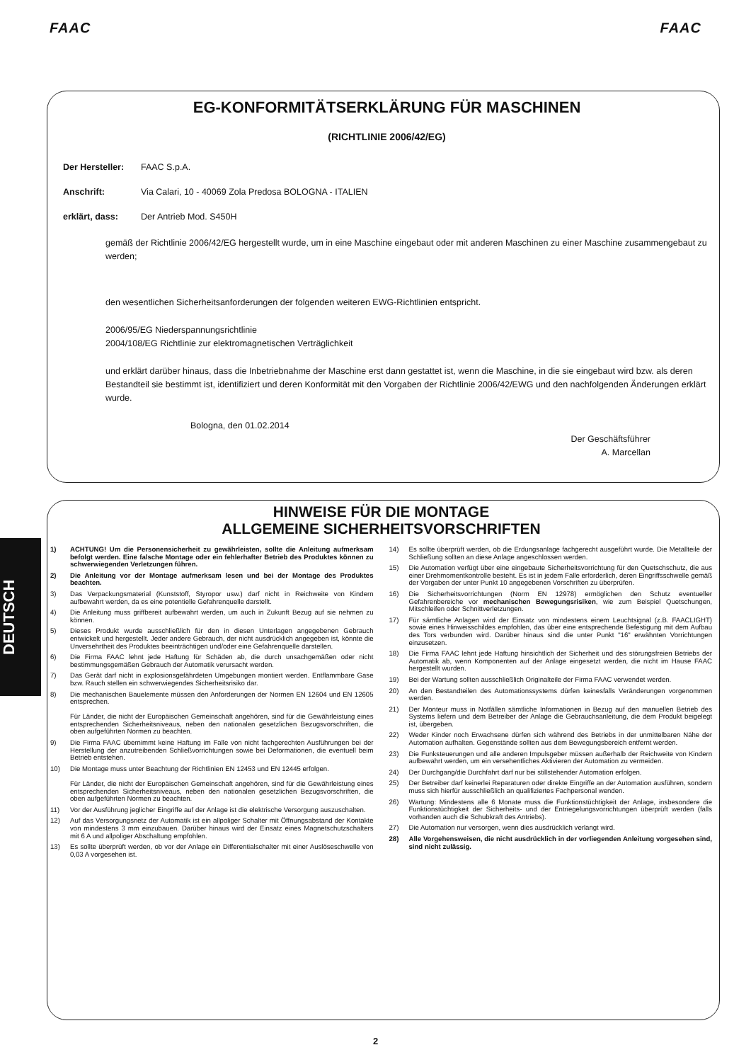FAAC FAAC
EG-KONFORMITÄTSERKLÄRUNG FÜR MASCHINEN
(RICHTLINIE 2006/42/EG)
Der Hersteller: FAAC S.p.A.
Anschrift: Via Calari, 10 - 40069 Zola Predosa BOLOGNA - ITALIEN
erklärt, dass: Der Antrieb Mod. S450H
gemäß der Richtlinie 2006/42/EG hergestellt wurde, um in eine Maschine eingebaut oder mit anderen Maschinen zu einer Maschine zusammengebaut zu werden;
den wesentlichen Sicherheitsanforderungen der folgenden weiteren EWG-Richtlinien entspricht.
2006/95/EG Niederspannungsrichtlinie
2004/108/EG Richtlinie zur elektromagnetischen Verträglichkeit
und erklärt darüber hinaus, dass die Inbetriebnahme der Maschine erst dann gestattet ist, wenn die Maschine, in die sie eingebaut wird bzw. als deren Bestandteil sie bestimmt ist, identifiziert und deren Konformität mit den Vorgaben der Richtlinie 2006/42/EWG und den nachfolgenden Änderungen erklärt wurde.
Bologna, den 01.02.2014
Der Geschäftsführer
A. Marcellan
HINWEISE FÜR DIE MONTAGE
ALLGEMEINE SICHERHEITSVORSCHRIFTEN
1) ACHTUNG! Um die Personensicherheit zu gewährleisten, sollte die Anleitung aufmerksam befolgt werden. Eine falsche Montage oder ein fehlerhafter Betrieb des Produktes können zu schwerwiegenden Verletzungen führen.
2) Die Anleitung vor der Montage aufmerksam lesen und bei der Montage des Produktes beachten.
3) Das Verpackungsmaterial (Kunststoff, Styropor usw.) darf nicht in Reichweite von Kindern aufbewahrt werden, da es eine potentielle Gefahrenquelle darstellt.
4) Die Anleitung muss griffbereit aufbewahrt werden, um auch in Zukunft Bezug auf sie nehmen zu können.
5) Dieses Produkt wurde ausschließlich für den in diesen Unterlagen angegebenen Gebrauch entwickelt und hergestellt. Jeder andere Gebrauch, der nicht ausdrücklich angegeben ist, könnte die Unversehrtheit des Produktes beeinträchtigen und/oder eine Gefahrenquelle darstellen.
6) Die Firma FAAC lehnt jede Haftung für Schäden ab, die durch unsachgemäßen oder nicht bestimmungsgemäßen Gebrauch der Automatik verursacht werden.
7) Das Gerät darf nicht in explosionsgefährdeten Umgebungen montiert werden. Entflammbare Gase bzw. Rauch stellen ein schwerwiegendes Sicherheitsrisiko dar.
8) Die mechanischen Bauelemente müssen den Anforderungen der Normen EN 12604 und EN 12605 entsprechen.
Für Länder, die nicht der Europäischen Gemeinschaft angehören, sind für die Gewährleistung eines entsprechenden Sicherheitsniveaus, neben den nationalen gesetzlichen Bezugsvorschriften, die oben aufgeführten Normen zu beachten.
9) Die Firma FAAC übernimmt keine Haftung im Falle von nicht fachgerechten Ausführungen bei der Herstellung der anzutreibenden Schließvorrichtungen sowie bei Deformationen, die eventuell beim Betrieb entstehen.
10) Die Montage muss unter Beachtung der Richtlinien EN 12453 und EN 12445 erfolgen.
Für Länder, die nicht der Europäischen Gemeinschaft angehören, sind für die Gewährleistung eines entsprechenden Sicherheitsniveaus, neben den nationalen gesetzlichen Bezugsvorschriften, die oben aufgeführten Normen zu beachten.
11) Vor der Ausführung jeglicher Eingriffe auf der Anlage ist die elektrische Versorgung auszuschalten.
12) Auf das Versorgungsnetz der Automatik ist ein allpoliger Schalter mit Öffnungsabstand der Kontakte von mindestens 3 mm einzubauen. Darüber hinaus wird der Einsatz eines Magnetschutzschalters mit 6 A und allpoliger Abschaltung empfohlen.
13) Es sollte überprüft werden, ob vor der Anlage ein Differentialschalter mit einer Auslöseschwelle von 0,03 A vorgesehen ist.
14) Es sollte überprüft werden, ob die Erdungsanlage fachgerecht ausgeführt wurde. Die Metallteile der Schließung sollten an diese Anlage angeschlossen werden.
15) Die Automation verfügt über eine eingebaute Sicherheitsvorrichtung für den Quetschschutz, die aus einer Drehmomentkontrolle besteht. Es ist in jedem Falle erforderlich, deren Eingriffsschwelle gemäß der Vorgaben der unter Punkt 10 angegebenen Vorschriften zu überprüfen.
16) Die Sicherheitsvorrichtungen (Norm EN 12978) ermöglichen den Schutz eventueller Gefahrenbereiche vor mechanischen Bewegungsrisiken, wie zum Beispiel Quetschungen, Mitschleifen oder Schnittverletzungen.
17) Für sämtliche Anlagen wird der Einsatz von mindestens einem Leuchtsignal (z.B. FAACLIGHT) sowie eines Hinweisschildes empfohlen, das über eine entsprechende Befestigung mit dem Aufbau des Tors verbunden wird. Darüber hinaus sind die unter Punkt "16" erwähnten Vorrichtungen einzusetzen.
18) Die Firma FAAC lehnt jede Haftung hinsichtlich der Sicherheit und des störungsfreien Betriebs der Automatik ab, wenn Komponenten auf der Anlage eingesetzt werden, die nicht im Hause FAAC hergestellt wurden.
19) Bei der Wartung sollten ausschließlich Originalteile der Firma FAAC verwendet werden.
20) An den Bestandteilen des Automationssystems dürfen keinesfalls Veränderungen vorgenommen werden.
21) Der Monteur muss in Notfällen sämtliche Informationen in Bezug auf den manuellen Betrieb des Systems liefern und dem Betreiber der Anlage die Gebrauchsanleitung, die dem Produkt beigelegt ist, übergeben.
22) Weder Kinder noch Erwachsene dürfen sich während des Betriebs in der unmittelbaren Nähe der Automation aufhalten. Gegenstände sollten aus dem Bewegungsbereich entfernt werden.
23) Die Funksteuerungen und alle anderen Impulsgeber müssen außerhalb der Reichweite von Kindern aufbewahrt werden, um ein versehentliches Aktivieren der Automation zu vermeiden.
24) Der Durchgang/die Durchfahrt darf nur bei stillstehender Automation erfolgen.
25) Der Betreiber darf keinerlei Reparaturen oder direkte Eingriffe an der Automation ausführen, sondern muss sich hierfür ausschließlich an qualifiziertes Fachpersonal wenden.
26) Wartung: Mindestens alle 6 Monate muss die Funktionstüchtigkeit der Anlage, insbesondere die Funktionstüchtigkeit der Sicherheits- und der Entriegelungsvorrichtungen überprüft werden (falls vorhanden auch die Schubkraft des Antriebs).
27) Die Automation nur versorgen, wenn dies ausdrücklich verlangt wird.
28) Alle Vorgehensweisen, die nicht ausdrücklich in der vorliegenden Anleitung vorgesehen sind, sind nicht zulässig.
DEUTSCH
2